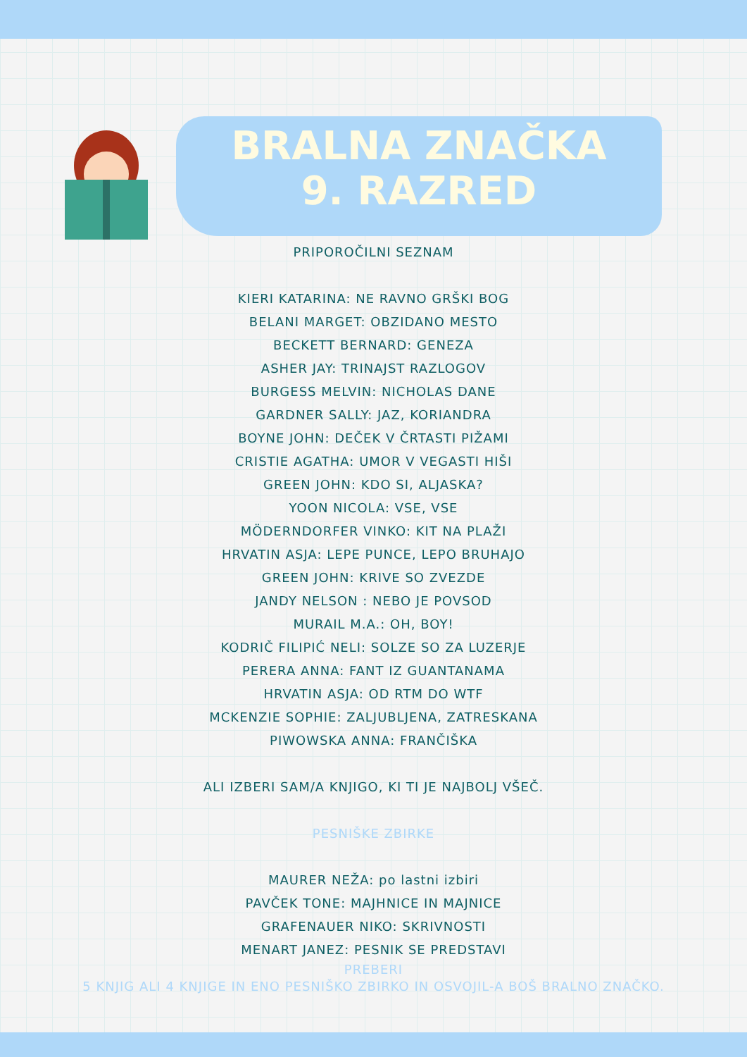BRALNA ZNAČKA
9. RAZRED
PRIPOROČILNI SEZNAM
KIERI KATARINA: NE RAVNO GRŠKI BOG
BELANI MARGET: OBZIDANO MESTO
BECKETT BERNARD: GENEZA
ASHER JAY: TRINAJST RAZLOGOV
BURGESS MELVIN: NICHOLAS DANE
GARDNER SALLY: JAZ, KORIANDRA
BOYNE JOHN: DEČEK V ČRTASTI PIŽAMI
CRISTIE AGATHA: UMOR V VEGASTI HIŠI
GREEN JOHN: KDO SI, ALJASKA?
YOON NICOLA: VSE, VSE
MÖDERNDORFER VINKO: KIT NA PLAŽI
HRVATIN ASJA: LEPE PUNCE, LEPO BRUHAJO
GREEN JOHN: KRIVE SO ZVEZDE
JANDY NELSON : NEBO JE POVSOD
MURAIL M.A.: OH, BOY!
KODRIČ FILIPIĆ NELI: SOLZE SO ZA LUZERJE
PERERA ANNA: FANT IZ GUANTANAMA
HRVATIN ASJA: OD RTM DO WTF
MCKENZIE SOPHIE: ZALJUBLJENA, ZATRESKANA
PIWOWSKA ANNA: FRANČIŠKA
ALI IZBERI SAM/A KNJIGO, KI TI JE NAJBOLJ VŠEČ.
PESNIŠKE ZBIRKE
MAURER NEŽA: po lastni izbiri
PAVČEK TONE: MAJHNICE IN MAJNICE
GRAFENAUER NIKO: SKRIVNOSTI
MENART JANEZ: PESNIK SE PREDSTAVI
PREBERI
5 KNJIG ALI 4 KNJIGE IN ENO PESNIŠKO ZBIRKO IN OSVOJIL-A BOŠ BRALNO ZNAČKO.